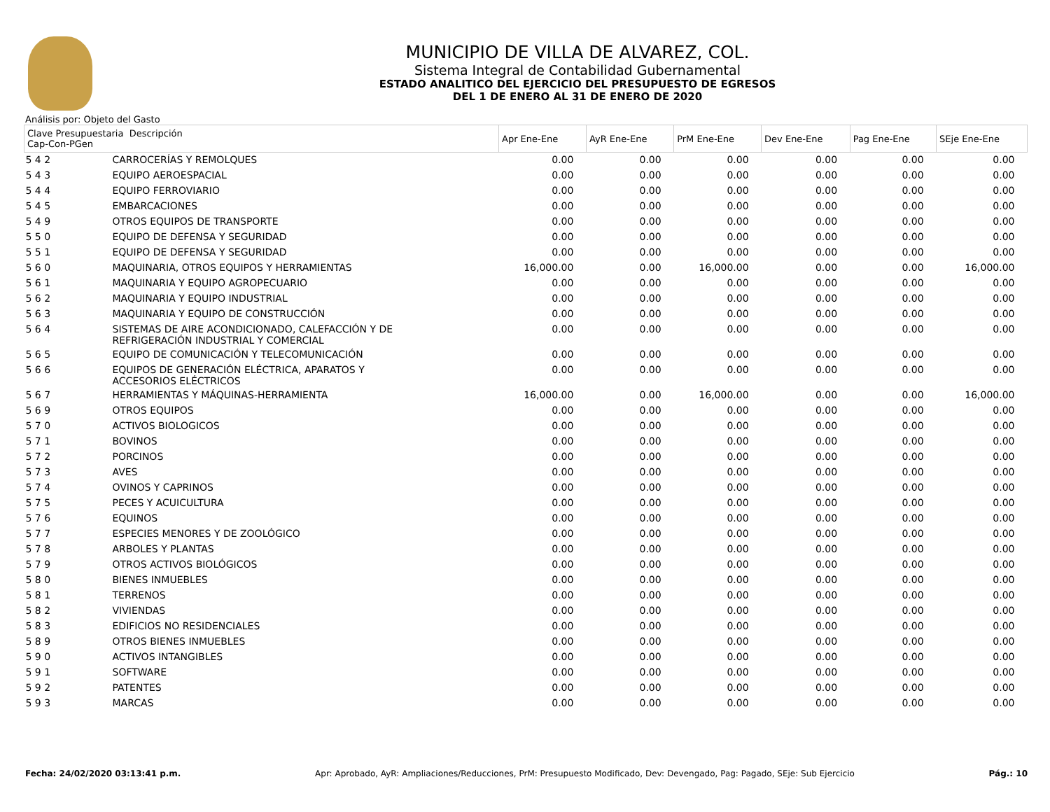MUNICIPIO DE VILLA DE ALVAREZ, COL.
Sistema Integral de Contabilidad Gubernamental
ESTADO ANALITICO DEL EJERCICIO DEL PRESUPUESTO DE EGRESOS
DEL 1 DE ENERO AL 31 DE ENERO DE 2020
Análisis por: Objeto del Gasto
| Clave Presupuestaria Descripción Cap-Con-PGen | | Apr Ene-Ene | AyR Ene-Ene | PrM Ene-Ene | Dev Ene-Ene | Pag Ene-Ene | SEje Ene-Ene |
| --- | --- | --- | --- | --- | --- | --- | --- |
| 5 4 2 | CARROCERÍAS Y REMOLQUES | 0.00 | 0.00 | 0.00 | 0.00 | 0.00 | 0.00 |
| 5 4 3 | EQUIPO AEROESPACIAL | 0.00 | 0.00 | 0.00 | 0.00 | 0.00 | 0.00 |
| 5 4 4 | EQUIPO FERROVIARIO | 0.00 | 0.00 | 0.00 | 0.00 | 0.00 | 0.00 |
| 5 4 5 | EMBARCACIONES | 0.00 | 0.00 | 0.00 | 0.00 | 0.00 | 0.00 |
| 5 4 9 | OTROS EQUIPOS DE TRANSPORTE | 0.00 | 0.00 | 0.00 | 0.00 | 0.00 | 0.00 |
| 5 5 0 | EQUIPO DE DEFENSA Y SEGURIDAD | 0.00 | 0.00 | 0.00 | 0.00 | 0.00 | 0.00 |
| 5 5 1 | EQUIPO DE DEFENSA Y SEGURIDAD | 0.00 | 0.00 | 0.00 | 0.00 | 0.00 | 0.00 |
| 5 6 0 | MAQUINARIA, OTROS EQUIPOS Y HERRAMIENTAS | 16,000.00 | 0.00 | 16,000.00 | 0.00 | 0.00 | 16,000.00 |
| 5 6 1 | MAQUINARIA Y EQUIPO AGROPECUARIO | 0.00 | 0.00 | 0.00 | 0.00 | 0.00 | 0.00 |
| 5 6 2 | MAQUINARIA Y EQUIPO INDUSTRIAL | 0.00 | 0.00 | 0.00 | 0.00 | 0.00 | 0.00 |
| 5 6 3 | MAQUINARIA Y EQUIPO DE CONSTRUCCIÓN | 0.00 | 0.00 | 0.00 | 0.00 | 0.00 | 0.00 |
| 5 6 4 | SISTEMAS DE AIRE ACONDICIONADO, CALEFACCIÓN Y DE REFRIGERACIÓN INDUSTRIAL Y COMERCIAL | 0.00 | 0.00 | 0.00 | 0.00 | 0.00 | 0.00 |
| 5 6 5 | EQUIPO DE COMUNICACIÓN Y TELECOMUNICACIÓN | 0.00 | 0.00 | 0.00 | 0.00 | 0.00 | 0.00 |
| 5 6 6 | EQUIPOS DE GENERACIÓN ELÉCTRICA, APARATOS Y ACCESORIOS ELÉCTRICOS | 0.00 | 0.00 | 0.00 | 0.00 | 0.00 | 0.00 |
| 5 6 7 | HERRAMIENTAS Y MÁQUINAS-HERRAMIENTA | 16,000.00 | 0.00 | 16,000.00 | 0.00 | 0.00 | 16,000.00 |
| 5 6 9 | OTROS EQUIPOS | 0.00 | 0.00 | 0.00 | 0.00 | 0.00 | 0.00 |
| 5 7 0 | ACTIVOS BIOLOGICOS | 0.00 | 0.00 | 0.00 | 0.00 | 0.00 | 0.00 |
| 5 7 1 | BOVINOS | 0.00 | 0.00 | 0.00 | 0.00 | 0.00 | 0.00 |
| 5 7 2 | PORCINOS | 0.00 | 0.00 | 0.00 | 0.00 | 0.00 | 0.00 |
| 5 7 3 | AVES | 0.00 | 0.00 | 0.00 | 0.00 | 0.00 | 0.00 |
| 5 7 4 | OVINOS Y CAPRINOS | 0.00 | 0.00 | 0.00 | 0.00 | 0.00 | 0.00 |
| 5 7 5 | PECES Y ACUICULTURA | 0.00 | 0.00 | 0.00 | 0.00 | 0.00 | 0.00 |
| 5 7 6 | EQUINOS | 0.00 | 0.00 | 0.00 | 0.00 | 0.00 | 0.00 |
| 5 7 7 | ESPECIES MENORES Y DE ZOOLÓGICO | 0.00 | 0.00 | 0.00 | 0.00 | 0.00 | 0.00 |
| 5 7 8 | ARBOLES Y PLANTAS | 0.00 | 0.00 | 0.00 | 0.00 | 0.00 | 0.00 |
| 5 7 9 | OTROS ACTIVOS BIOLÓGICOS | 0.00 | 0.00 | 0.00 | 0.00 | 0.00 | 0.00 |
| 5 8 0 | BIENES INMUEBLES | 0.00 | 0.00 | 0.00 | 0.00 | 0.00 | 0.00 |
| 5 8 1 | TERRENOS | 0.00 | 0.00 | 0.00 | 0.00 | 0.00 | 0.00 |
| 5 8 2 | VIVIENDAS | 0.00 | 0.00 | 0.00 | 0.00 | 0.00 | 0.00 |
| 5 8 3 | EDIFICIOS NO RESIDENCIALES | 0.00 | 0.00 | 0.00 | 0.00 | 0.00 | 0.00 |
| 5 8 9 | OTROS BIENES INMUEBLES | 0.00 | 0.00 | 0.00 | 0.00 | 0.00 | 0.00 |
| 5 9 0 | ACTIVOS INTANGIBLES | 0.00 | 0.00 | 0.00 | 0.00 | 0.00 | 0.00 |
| 5 9 1 | SOFTWARE | 0.00 | 0.00 | 0.00 | 0.00 | 0.00 | 0.00 |
| 5 9 2 | PATENTES | 0.00 | 0.00 | 0.00 | 0.00 | 0.00 | 0.00 |
| 5 9 3 | MARCAS | 0.00 | 0.00 | 0.00 | 0.00 | 0.00 | 0.00 |
Fecha: 24/02/2020 03:13:41 p.m. Apr: Aprobado, AyR: Ampliaciones/Reducciones, PrM: Presupuesto Modificado, Dev: Devengado, Pag: Pagado, SEje: Sub Ejercicio Pág.: 10